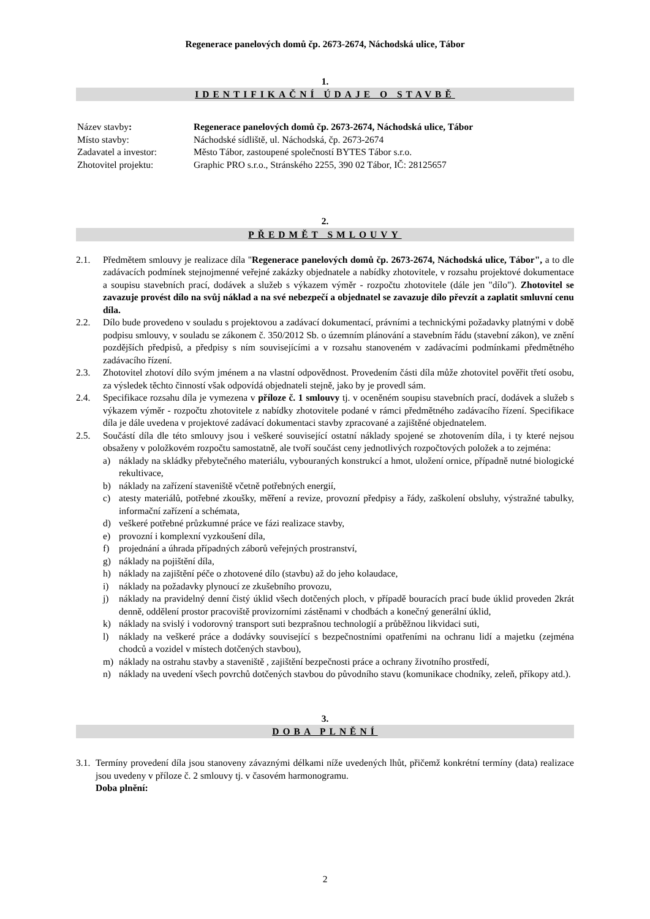Regenerace panelových domů čp. 2673-2674, Náchodská ulice, Tábor
1.
IDENTIFIKAČNÍ ÚDAJE O STAVBĚ
| Název stavby : | Regenerace panelových domů čp. 2673-2674, Náchodská ulice, Tábor |
| Místo stavby: | Náchodské sídliště, ul. Náchodská, čp. 2673-2674 |
| Zadavatel a investor: | Město Tábor, zastoupené společností BYTES Tábor s.r.o. |
| Zhotovitel projektu: | Graphic PRO s.r.o., Stránského 2255, 390 02 Tábor, IČ: 28125657 |
2.
PŘEDMĚT SMLOUVY
2.1. Předmětem smlouvy je realizace díla "Regenerace panelových domů čp. 2673-2674, Náchodská ulice, Tábor", a to dle zadávacích podmínek stejnojmenné veřejné zakázky objednatele a nabídky zhotovitele, v rozsahu projektové dokumentace a soupisu stavebních prací, dodávek a služeb s výkazem výměr - rozpočtu zhotovitele (dále jen "dílo"). Zhotovitel se zavazuje provést dílo na svůj náklad a na své nebezpečí a objednatel se zavazuje dílo převzít a zaplatit smluvní cenu díla.
2.2. Dílo bude provedeno v souladu s projektovou a zadávací dokumentací, právními a technickými požadavky platnými v době podpisu smlouvy, v souladu se zákonem č. 350/2012 Sb. o územním plánování a stavebním řádu (stavební zákon), ve znění pozdějších předpisů, a předpisy s ním souvisejícími a v rozsahu stanoveném v zadávacími podmínkami předmětného zadávacího řízení.
2.3. Zhotovitel zhotoví dílo svým jménem a na vlastní odpovědnost. Provedením části díla může zhotovitel pověřit třetí osobu, za výsledek těchto činností však odpovídá objednateli stejně, jako by je provedl sám.
2.4. Specifikace rozsahu díla je vymezena v příloze č. 1 smlouvy tj. v oceněném soupisu stavebních prací, dodávek a služeb s výkazem výměr - rozpočtu zhotovitele z nabídky zhotovitele podané v rámci předmětného zadávacího řízení. Specifikace díla je dále uvedena v projektové zadávací dokumentaci stavby zpracované a zajištěné objednatelem.
2.5. Součástí díla dle této smlouvy jsou i veškeré související ostatní náklady spojené se zhotovením díla, i ty které nejsou obsaženy v položkovém rozpočtu samostatně, ale tvoří součást ceny jednotlivých rozpočtových položek a to zejména:
a) náklady na skládky přebytečného materiálu, vybouraných konstrukcí a hmot, uložení ornice, případně nutné biologické rekultivace,
b) náklady na zařízení staveniště včetně potřebných energií,
c) atesty materiálů, potřebné zkoušky, měření a revize, provozní předpisy a řády, zaškolení obsluhy, výstražné tabulky, informační zařízení a schémata,
d) veškeré potřebné průzkumné práce ve fázi realizace stavby,
e) provozní i komplexní vyzkoušení díla,
f) projednání a úhrada případných záborů veřejných prostranství,
g) náklady na pojištění díla,
h) náklady na zajištění péče o zhotovené dílo (stavbu) až do jeho kolaudace,
i) náklady na požadavky plynoucí ze zkušebního provozu,
j) náklady na pravidelný denní čistý úklid všech dotčených ploch, v případě bouracích prací bude úklid proveden 2krát denně, oddělení prostor pracoviště provizorními zástěnami v chodbách a konečný generální úklid,
k) náklady na svislý i vodorovný transport suti bezprašnou technologií a průběžnou likvidaci suti,
l) náklady na veškeré práce a dodávky související s bezpečnostními opatřeními na ochranu lidí a majetku (zejména chodců a vozidel v místech dotčených stavbou),
m) náklady na ostrahu stavby a staveniště , zajištění bezpečnosti práce a ochrany životního prostředí,
n) náklady na uvedení všech povrchů dotčených stavbou do původního stavu (komunikace chodníky, zeleň, příkopy atd.).
3.
DOBA PLNĚNÍ
3.1. Termíny provedení díla jsou stanoveny závaznými délkami níže uvedených lhůt, přičemž konkrétní termíny (data) realizace jsou uvedeny v příloze č. 2 smlouvy tj. v časovém harmonogramu.
Doba plnění:
2